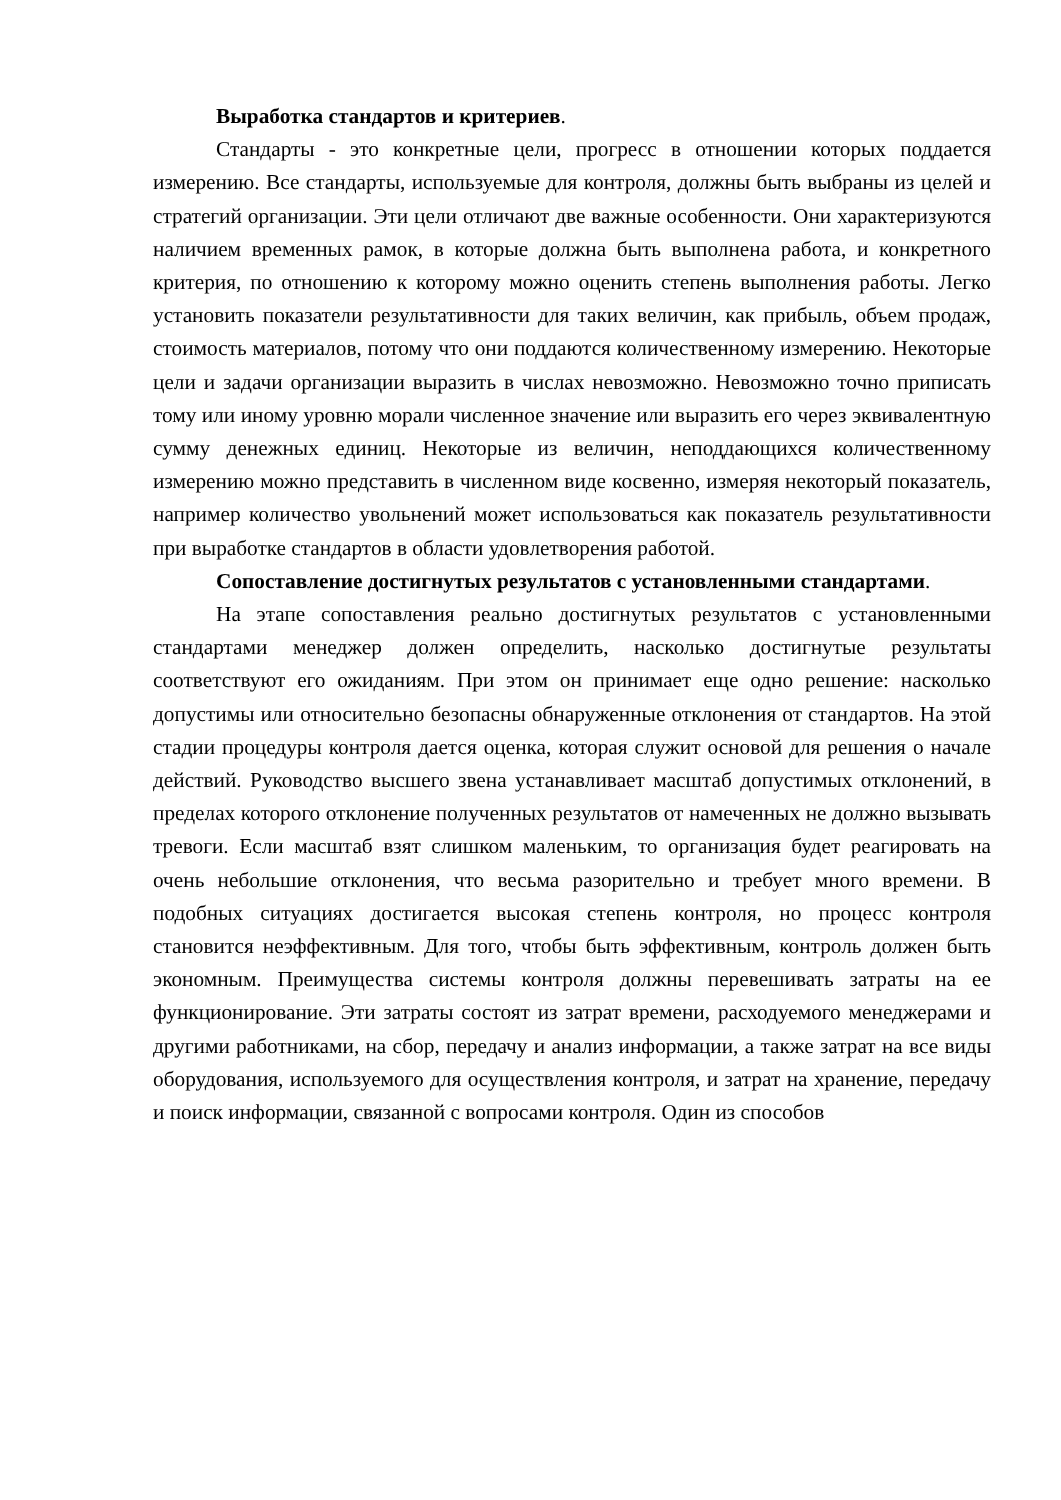Выработка стандартов и критериев.
Стандарты - это конкретные цели, прогресс в отношении которых поддается измерению. Все стандарты, используемые для контроля, должны быть выбраны из целей и стратегий организации. Эти цели отличают две важные особенности. Они характеризуются наличием временных рамок, в которые должна быть выполнена работа, и конкретного критерия, по отношению к которому можно оценить степень выполнения работы. Легко установить показатели результативности для таких величин, как прибыль, объем продаж, стоимость материалов, потому что они поддаются количественному измерению. Некоторые цели и задачи организации выразить в числах невозможно. Невозможно точно приписать тому или иному уровню морали численное значение или выразить его через эквивалентную сумму денежных единиц. Некоторые из величин, неподдающихся количественному измерению можно представить в численном виде косвенно, измеряя некоторый показатель, например количество увольнений может использоваться как показатель результативности при выработке стандартов в области удовлетворения работой.
Сопоставление достигнутых результатов с установленными стандартами.
На этапе сопоставления реально достигнутых результатов с установленными стандартами менеджер должен определить, насколько достигнутые результаты соответствуют его ожиданиям. При этом он принимает еще одно решение: насколько допустимы или относительно безопасны обнаруженные отклонения от стандартов. На этой стадии процедуры контроля дается оценка, которая служит основой для решения о начале действий. Руководство высшего звена устанавливает масштаб допустимых отклонений, в пределах которого отклонение полученных результатов от намеченных не должно вызывать тревоги. Если масштаб взят слишком маленьким, то организация будет реагировать на очень небольшие отклонения, что весьма разорительно и требует много времени. В подобных ситуациях достигается высокая степень контроля, но процесс контроля становится неэффективным. Для того, чтобы быть эффективным, контроль должен быть экономным. Преимущества системы контроля должны перевешивать затраты на ее функционирование. Эти затраты состоят из затрат времени, расходуемого менеджерами и другими работниками, на сбор, передачу и анализ информации, а также затрат на все виды оборудования, используемого для осуществления контроля, и затрат на хранение, передачу и поиск информации, связанной с вопросами контроля. Один из способов